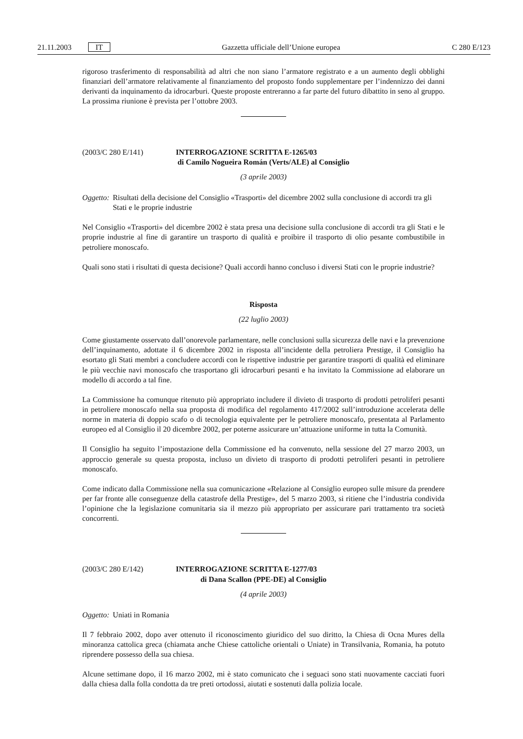21.11.2003 IT Gazzetta ufficiale dell’Unione europea C 280 E/123
rigoroso trasferimento di responsabilità ad altri che non siano l’armatore registrato e a un aumento degli obblighi finanziari dell’armatore relativamente al finanziamento del proposto fondo supplementare per l’indennizzo dei danni derivanti da inquinamento da idrocarburi. Queste proposte entreranno a far parte del futuro dibattito in seno al gruppo. La prossima riunione è prevista per l’ottobre 2003.
(2003/C 280 E/141) INTERROGAZIONE SCRITTA E-1265/03
di Camilo Nogueira Román (Verts/ALE) al Consiglio
(3 aprile 2003)
Oggetto: Risultati della decisione del Consiglio «Trasporti» del dicembre 2002 sulla conclusione di accordi tra gli Stati e le proprie industrie
Nel Consiglio «Trasporti» del dicembre 2002 è stata presa una decisione sulla conclusione di accordi tra gli Stati e le proprie industrie al fine di garantire un trasporto di qualità e proibire il trasporto di olio pesante combustibile in petroliere monoscafo.
Quali sono stati i risultati di questa decisione? Quali accordi hanno concluso i diversi Stati con le proprie industrie?
Risposta
(22 luglio 2003)
Come giustamente osservato dall’onorevole parlamentare, nelle conclusioni sulla sicurezza delle navi e la prevenzione dell’inquinamento, adottate il 6 dicembre 2002 in risposta all’incidente della petroliera Prestige, il Consiglio ha esortato gli Stati membri a concludere accordi con le rispettive industrie per garantire trasporti di qualità ed eliminare le più vecchie navi monoscafo che trasportano gli idrocarburi pesanti e ha invitato la Commissione ad elaborare un modello di accordo a tal fine.
La Commissione ha comunque ritenuto più appropriato includere il divieto di trasporto di prodotti petroliferi pesanti in petroliere monoscafo nella sua proposta di modifica del regolamento 417/2002 sull’introduzione accelerata delle norme in materia di doppio scafo o di tecnologia equivalente per le petroliere monoscafo, presentata al Parlamento europeo ed al Consiglio il 20 dicembre 2002, per poterne assicurare un’attuazione uniforme in tutta la Comunità.
Il Consiglio ha seguito l’impostazione della Commissione ed ha convenuto, nella sessione del 27 marzo 2003, un approccio generale su questa proposta, incluso un divieto di trasporto di prodotti petroliferi pesanti in petroliere monoscafo.
Come indicato dalla Commissione nella sua comunicazione «Relazione al Consiglio europeo sulle misure da prendere per far fronte alle conseguenze della catastrofe della Prestige», del 5 marzo 2003, si ritiene che l’industria condivida l’opinione che la legislazione comunitaria sia il mezzo più appropriato per assicurare pari trattamento tra società concorrenti.
(2003/C 280 E/142) INTERROGAZIONE SCRITTA E-1277/03
di Dana Scallon (PPE-DE) al Consiglio
(4 aprile 2003)
Oggetto: Uniati in Romania
Il 7 febbraio 2002, dopo aver ottenuto il riconoscimento giuridico del suo diritto, la Chiesa di Ocna Mures della minoranza cattolica greca (chiamata anche Chiese cattoliche orientali o Uniate) in Transilvania, Romania, ha potuto riprendere possesso della sua chiesa.
Alcune settimane dopo, il 16 marzo 2002, mi è stato comunicato che i seguaci sono stati nuovamente cacciati fuori dalla chiesa dalla folla condotta da tre preti ortodossi, aiutati e sostenuti dalla polizia locale.